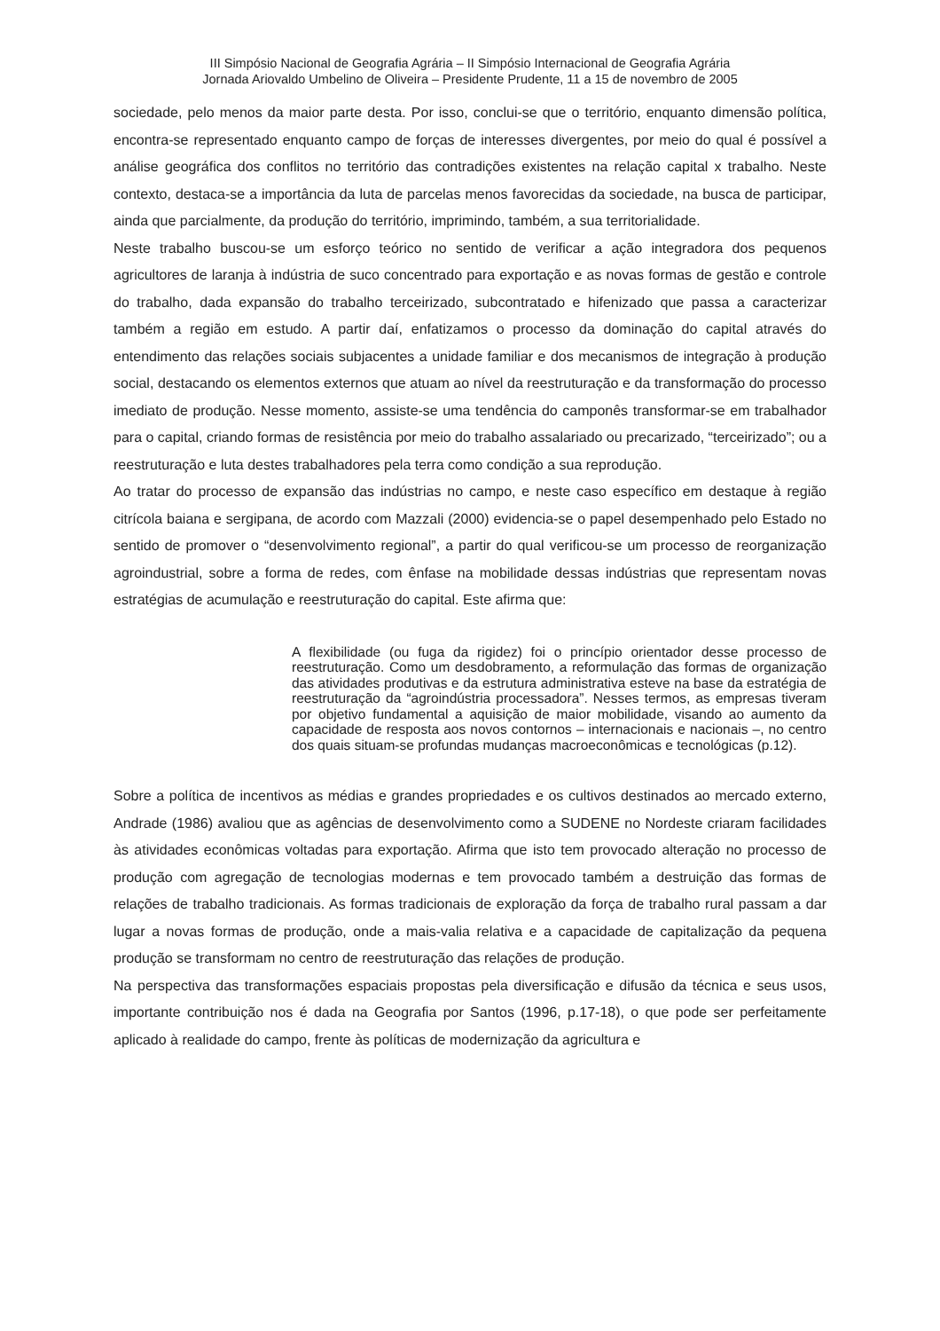III Simpósio Nacional de Geografia Agrária – II Simpósio Internacional de Geografia Agrária
Jornada Ariovaldo Umbelino de Oliveira – Presidente Prudente, 11 a 15 de novembro de 2005
sociedade, pelo menos da maior parte desta. Por isso, conclui-se que o território, enquanto dimensão política, encontra-se representado enquanto campo de forças de interesses divergentes, por meio do qual é possível a análise geográfica dos conflitos no território das contradições existentes na relação capital x trabalho. Neste contexto, destaca-se a importância da luta de parcelas menos favorecidas da sociedade, na busca de participar, ainda que parcialmente, da produção do território, imprimindo, também, a sua territorialidade.
Neste trabalho buscou-se um esforço teórico no sentido de verificar a ação integradora dos pequenos agricultores de laranja à indústria de suco concentrado para exportação e as novas formas de gestão e controle do trabalho, dada expansão do trabalho terceirizado, subcontratado e hifenizado que passa a caracterizar também a região em estudo. A partir daí, enfatizamos o processo da dominação do capital através do entendimento das relações sociais subjacentes a unidade familiar e dos mecanismos de integração à produção social, destacando os elementos externos que atuam ao nível da reestruturação e da transformação do processo imediato de produção. Nesse momento, assiste-se uma tendência do camponês transformar-se em trabalhador para o capital, criando formas de resistência por meio do trabalho assalariado ou precarizado, “terceirizado”; ou a reestruturação e luta destes trabalhadores pela terra como condição a sua reprodução.
Ao tratar do processo de expansão das indústrias no campo, e neste caso específico em destaque à região citrícola baiana e sergipana, de acordo com Mazzali (2000) evidencia-se o papel desempenhado pelo Estado no sentido de promover o “desenvolvimento regional”, a partir do qual verificou-se um processo de reorganização agroindustrial, sobre a forma de redes, com ênfase na mobilidade dessas indústrias que representam novas estratégias de acumulação e reestruturação do capital. Este afirma que:
A flexibilidade (ou fuga da rigidez) foi o princípio orientador desse processo de reestruturação. Como um desdobramento, a reformulação das formas de organização das atividades produtivas e da estrutura administrativa esteve na base da estratégia de reestruturação da “agroindústria processadora”. Nesses termos, as empresas tiveram por objetivo fundamental a aquisição de maior mobilidade, visando ao aumento da capacidade de resposta aos novos contornos – internacionais e nacionais –, no centro dos quais situam-se profundas mudanças macroeconômicas e tecnológicas (p.12).
Sobre a política de incentivos as médias e grandes propriedades e os cultivos destinados ao mercado externo, Andrade (1986) avaliou que as agências de desenvolvimento como a SUDENE no Nordeste criaram facilidades às atividades econômicas voltadas para exportação. Afirma que isto tem provocado alteração no processo de produção com agregação de tecnologias modernas e tem provocado também a destruição das formas de relações de trabalho tradicionais. As formas tradicionais de exploração da força de trabalho rural passam a dar lugar a novas formas de produção, onde a mais-valia relativa e a capacidade de capitalização da pequena produção se transformam no centro de reestruturação das relações de produção.
Na perspectiva das transformações espaciais propostas pela diversificação e difusão da técnica e seus usos, importante contribuição nos é dada na Geografia por Santos (1996, p.17-18), o que pode ser perfeitamente aplicado à realidade do campo, frente às políticas de modernização da agricultura e